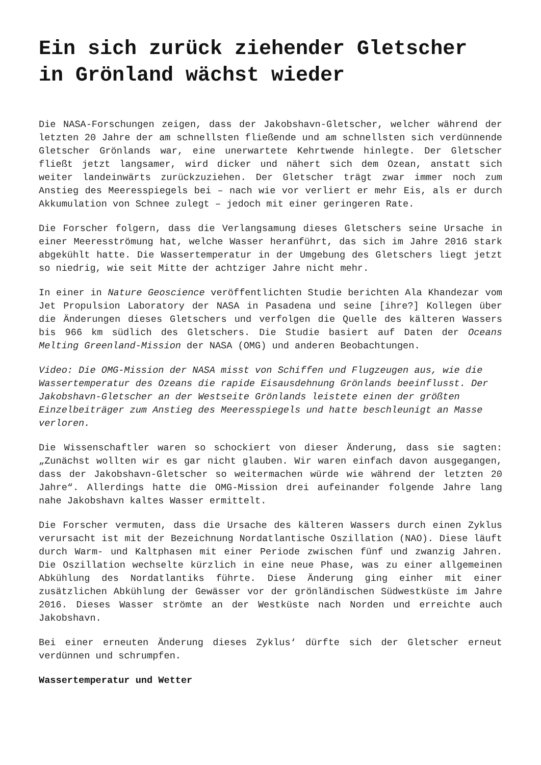Ein sich zurück ziehender Gletscher in Grönland wächst wieder
Die NASA-Forschungen zeigen, dass der Jakobshavn-Gletscher, welcher während der letzten 20 Jahre der am schnellsten fließende und am schnellsten sich verdünnende Gletscher Grönlands war, eine unerwartete Kehrtwende hinlegte. Der Gletscher fließt jetzt langsamer, wird dicker und nähert sich dem Ozean, anstatt sich weiter landeinwärts zurückzuziehen. Der Gletscher trägt zwar immer noch zum Anstieg des Meeresspiegels bei – nach wie vor verliert er mehr Eis, als er durch Akkumulation von Schnee zulegt – jedoch mit einer geringeren Rate.
Die Forscher folgern, dass die Verlangsamung dieses Gletschers seine Ursache in einer Meeresströmung hat, welche Wasser heranführt, das sich im Jahre 2016 stark abgekühlt hatte. Die Wassertemperatur in der Umgebung des Gletschers liegt jetzt so niedrig, wie seit Mitte der achtziger Jahre nicht mehr.
In einer in Nature Geoscience veröffentlichten Studie berichten Ala Khandezar vom Jet Propulsion Laboratory der NASA in Pasadena und seine [ihre?] Kollegen über die Änderungen dieses Gletschers und verfolgen die Quelle des kälteren Wassers bis 966 km südlich des Gletschers. Die Studie basiert auf Daten der Oceans Melting Greenland-Mission der NASA (OMG) und anderen Beobachtungen.
Video: Die OMG-Mission der NASA misst von Schiffen und Flugzeugen aus, wie die Wassertemperatur des Ozeans die rapide Eisausdehnung Grönlands beeinflusst. Der Jakobshavn-Gletscher an der Westseite Grönlands leistete einen der größten Einzelbeiträger zum Anstieg des Meeresspiegels und hatte beschleunigt an Masse verloren.
Die Wissenschaftler waren so schockiert von dieser Änderung, dass sie sagten: „Zunächst wollten wir es gar nicht glauben. Wir waren einfach davon ausgegangen, dass der Jakobshavn-Gletscher so weitermachen würde wie während der letzten 20 Jahre“. Allerdings hatte die OMG-Mission drei aufeinander folgende Jahre lang nahe Jakobshavn kaltes Wasser ermittelt.
Die Forscher vermuten, dass die Ursache des kälteren Wassers durch einen Zyklus verursacht ist mit der Bezeichnung Nordatlantische Oszillation (NAO). Diese läuft durch Warm- und Kaltphasen mit einer Periode zwischen fünf und zwanzig Jahren. Die Oszillation wechselte kürzlich in eine neue Phase, was zu einer allgemeinen Abkühlung des Nordatlantiks führte. Diese Änderung ging einher mit einer zusätzlichen Abkühlung der Gewässer vor der grönländischen Südwestküste im Jahre 2016. Dieses Wasser strömte an der Westküste nach Norden und erreichte auch Jakobshavn.
Bei einer erneuten Änderung dieses Zyklus‘ dürfte sich der Gletscher erneut verdünnen und schrumpfen.
Wassertemperatur und Wetter